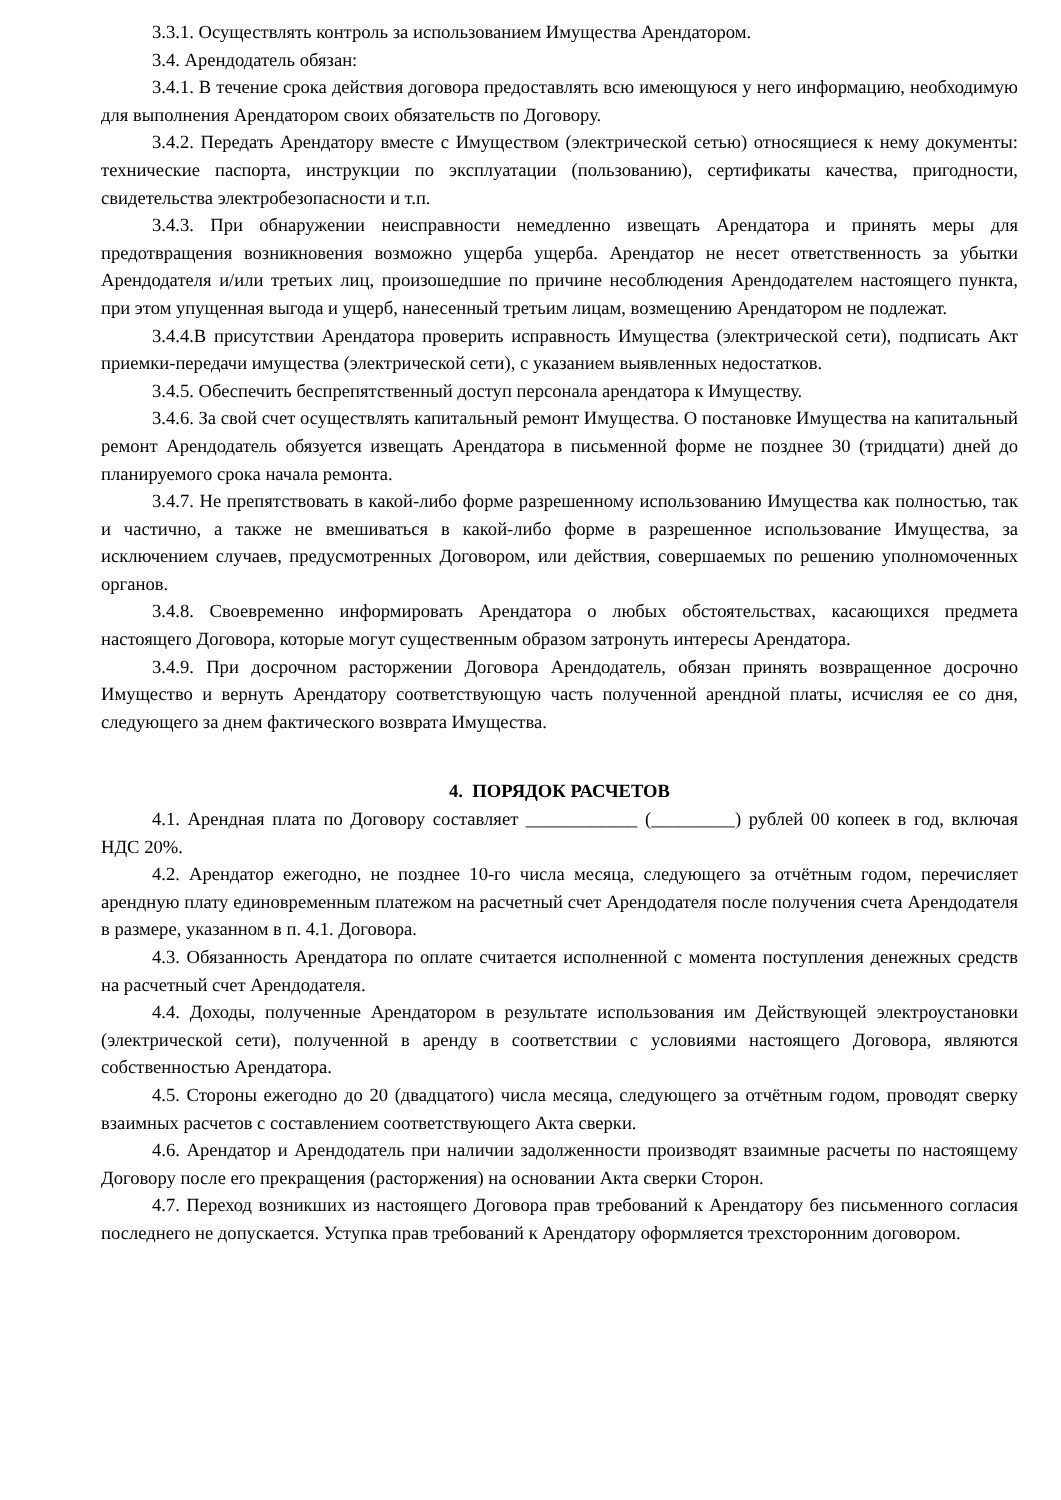3.3.1. Осуществлять контроль за использованием Имущества Арендатором.
3.4. Арендодатель обязан:
3.4.1. В течение срока действия договора предоставлять всю имеющуюся у него информацию, необходимую для выполнения Арендатором своих обязательств по Договору.
3.4.2. Передать Арендатору вместе с Имуществом (электрической сетью) относящиеся к нему документы: технические паспорта, инструкции по эксплуатации (пользованию), сертификаты качества, пригодности, свидетельства электробезопасности и т.п.
3.4.3. При обнаружении неисправности немедленно извещать Арендатора и принять меры для предотвращения возникновения возможно ущерба ущерба. Арендатор не несет ответственность за убытки Арендодателя и/или третьих лиц, произошедшие по причине несоблюдения Арендодателем настоящего пункта, при этом упущенная выгода и ущерб, нанесенный третьим лицам, возмещению Арендатором не подлежат.
3.4.4.В присутствии Арендатора проверить исправность Имущества (электрической сети), подписать Акт приемки-передачи имущества (электрической сети), с указанием выявленных недостатков.
3.4.5. Обеспечить беспрепятственный доступ персонала арендатора к Имуществу.
3.4.6. За свой счет осуществлять капитальный ремонт Имущества. О постановке Имущества на капитальный ремонт Арендодатель обязуется извещать Арендатора в письменной форме не позднее 30 (тридцати) дней до планируемого срока начала ремонта.
3.4.7. Не препятствовать в какой-либо форме разрешенному использованию Имущества как полностью, так и частично, а также не вмешиваться в какой-либо форме в разрешенное использование Имущества, за исключением случаев, предусмотренных Договором, или действия, совершаемых по решению уполномоченных органов.
3.4.8. Своевременно информировать Арендатора о любых обстоятельствах, касающихся предмета настоящего Договора, которые могут существенным образом затронуть интересы Арендатора.
3.4.9. При досрочном расторжении Договора Арендодатель, обязан принять возвращенное досрочно Имущество и вернуть Арендатору соответствующую часть полученной арендной платы, исчисляя ее со дня, следующего за днем фактического возврата Имущества.
4. ПОРЯДОК РАСЧЕТОВ
4.1. Арендная плата по Договору составляет ____________ (_________) рублей 00 копеек в год, включая НДС 20%.
4.2. Арендатор ежегодно, не позднее 10-го числа месяца, следующего за отчётным годом, перечисляет арендную плату единовременным платежом на расчетный счет Арендодателя после получения счета Арендодателя в размере, указанном в п. 4.1. Договора.
4.3. Обязанность Арендатора по оплате считается исполненной с момента поступления денежных средств на расчетный счет Арендодателя.
4.4. Доходы, полученные Арендатором в результате использования им Действующей электроустановки (электрической сети), полученной в аренду в соответствии с условиями настоящего Договора, являются собственностью Арендатора.
4.5. Стороны ежегодно до 20 (двадцатого) числа месяца, следующего за отчётным годом, проводят сверку взаимных расчетов с составлением соответствующего Акта сверки.
4.6. Арендатор и Арендодатель при наличии задолженности производят взаимные расчеты по настоящему Договору после его прекращения (расторжения) на основании Акта сверки Сторон.
4.7. Переход возникших из настоящего Договора прав требований к Арендатору без письменного согласия последнего не допускается. Уступка прав требований к Арендатору оформляется трехсторонним договором.